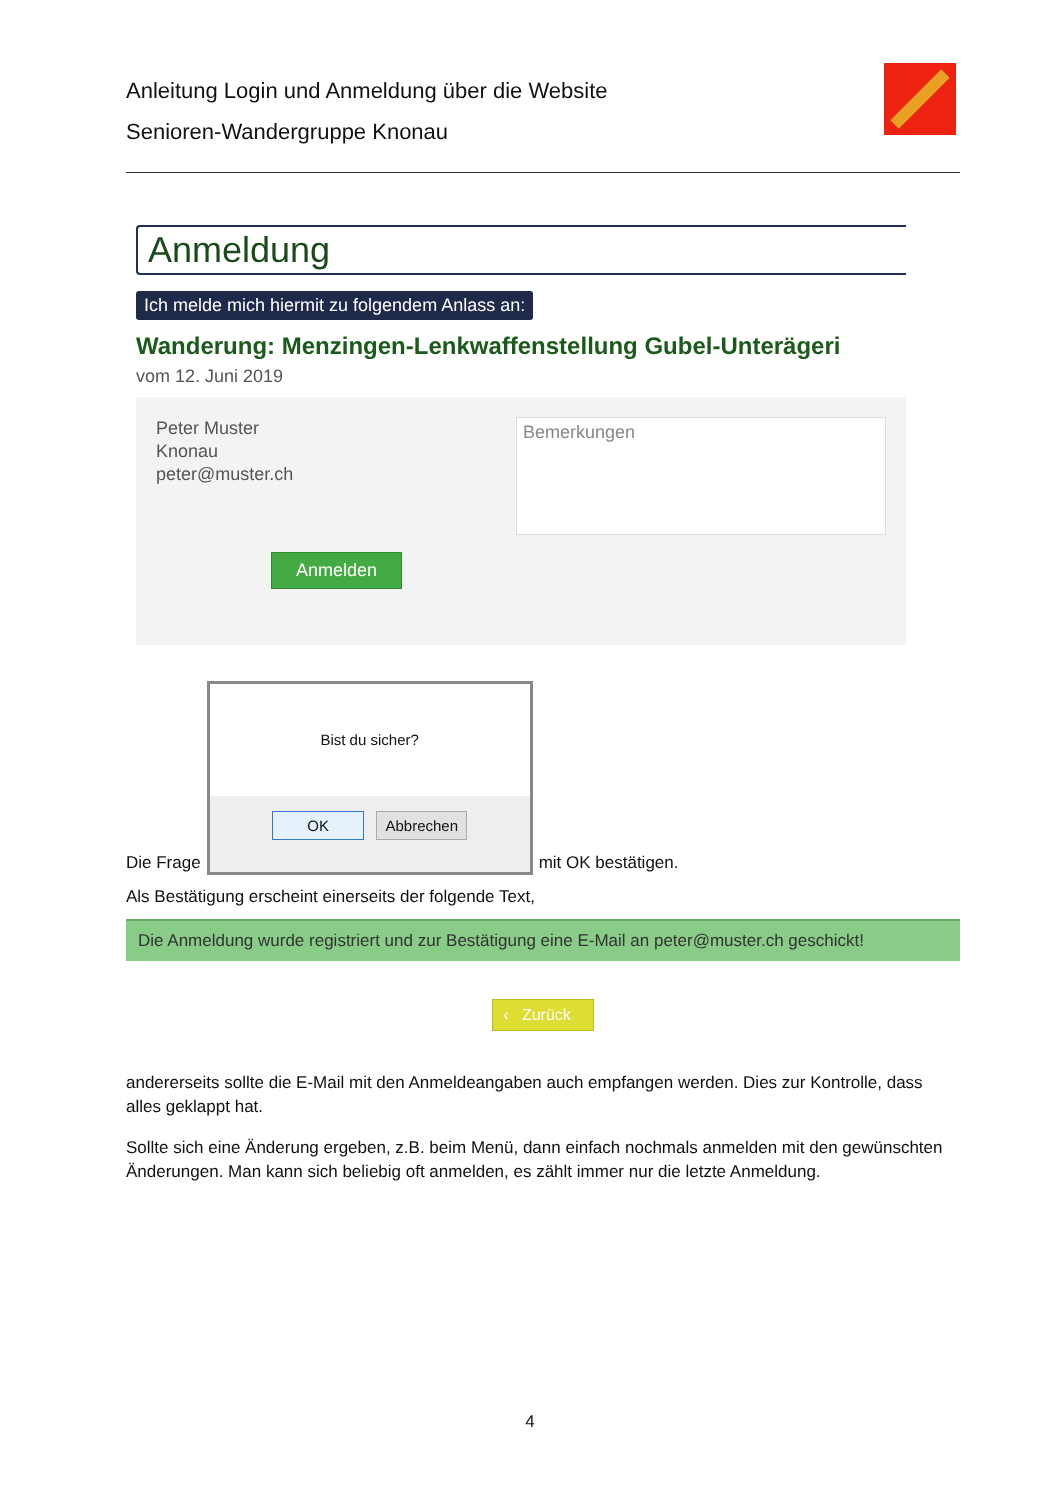Anleitung Login und Anmeldung über die Website
Senioren-Wandergruppe Knonau
Anmeldung
Ich melde mich hiermit zu folgendem Anlass an:
Wanderung: Menzingen-Lenkwaffenstellung Gubel-Unterägeri
vom 12. Juni 2019
Peter Muster
Knonau
peter@muster.ch
Anmelden
Bemerkungen
Die Frage
Bist du sicher?
OK Abbrechen
mit OK bestätigen.
Als Bestätigung erscheint einerseits der folgende Text,
Die Anmeldung wurde registriert und zur Bestätigung eine E-Mail an peter@muster.ch geschickt!
‹ Zurück
andererseits sollte die E-Mail mit den Anmeldeangaben auch empfangen werden. Dies zur Kontrolle, dass alles geklappt hat.
Sollte sich eine Änderung ergeben, z.B. beim Menü, dann einfach nochmals anmelden mit den gewünschten Änderungen. Man kann sich beliebig oft anmelden, es zählt immer nur die letzte Anmeldung.
4